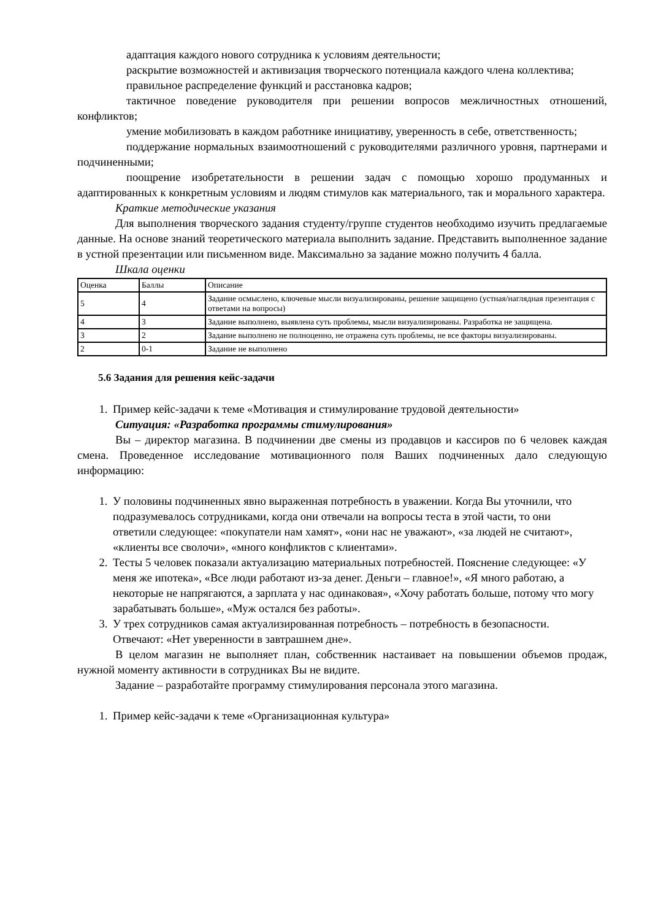адаптация каждого нового сотрудника к условиям деятельности;
раскрытие возможностей и активизация творческого потенциала каждого члена коллектива;
правильное распределение функций и расстановка кадров;
тактичное поведение руководителя при решении вопросов межличностных отношений, конфликтов;
умение мобилизовать в каждом работнике инициативу, уверенность в себе, ответственность;
поддержание нормальных взаимоотношений с руководителями различного уровня, партнерами и подчиненными;
поощрение изобретательности в решении задач с помощью хорошо продуманных и адаптированных к конкретным условиям и людям стимулов как материального, так и морального характера.
Краткие методические указания
Для выполнения творческого задания студенту/группе студентов необходимо изучить предлагаемые данные. На основе знаний теоретического материала выполнить задание. Представить выполненное задание в устной презентации или письменном виде. Максимально за задание можно получить 4 балла.
Шкала оценки
| Оценка | Баллы | Описание |
| 5 | 4 | Задание осмыслено, ключевые мысли визуализированы, решение защищено (устная/наглядная презентация с ответами на вопросы) |
| 4 | 3 | Задание выполнено, выявлена суть проблемы, мысли визуализированы. Разработка не защищена. |
| 3 | 2 | Задание выполнено не полноценно, не отражена суть проблемы, не все факторы визуализированы. |
| 2 | 0-1 | Задание не выполнено |
5.6 Задания для решения кейс-задачи
1. Пример кейс-задачи к теме «Мотивация и стимулирование трудовой деятельности»
Ситуация: «Разработка программы стимулирования»
Вы – директор магазина. В подчинении две смены из продавцов и кассиров по 6 человек каждая смена. Проведенное исследование мотивационного поля Ваших подчиненных дало следующую информацию:
1. У половины подчиненных явно выраженная потребность в уважении. Когда Вы уточнили, что подразумевалось сотрудниками, когда они отвечали на вопросы теста в этой части, то они ответили следующее: «покупатели нам хамят», «они нас не уважают», «за людей не считают», «клиенты все сволочи», «много конфликтов с клиентами».
2. Тесты 5 человек показали актуализацию материальных потребностей. Пояснение следующее: «У меня же ипотека», «Все люди работают из-за денег. Деньги – главное!», «Я много работаю, а некоторые не напрягаются, а зарплата у нас одинаковая», «Хочу работать больше, потому что могу зарабатывать больше», «Муж остался без работы».
3. У трех сотрудников самая актуализированная потребность – потребность в безопасности. Отвечают: «Нет уверенности в завтрашнем дне».
В целом магазин не выполняет план, собственник настаивает на повышении объемов продаж, нужной моменту активности в сотрудниках Вы не видите.
Задание – разработайте программу стимулирования персонала этого магазина.
1. Пример кейс-задачи к теме «Организационная культура»